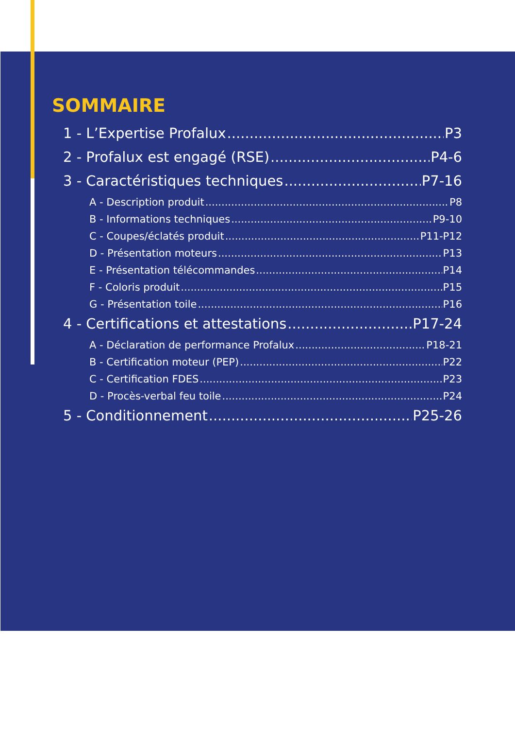SOMMAIRE
1 - L’Expertise Profalux P3
2 - Profalux est engagé (RSE) P4-6
3 - Caractéristiques techniques P7-16
A - Description produit P8
B - Informations techniques P9-10
C - Coupes/éclatés produit P11-P12
D - Présentation moteurs P13
E - Présentation télécommandes P14
F - Coloris produit P15
G - Présentation toile P16
4 - Certifications et attestations P17-24
A - Déclaration de performance Profalux P18-21
B - Certification moteur (PEP) P22
C - Certification FDES P23
D - Procès-verbal feu toile P24
5 - Conditionnement P25-26